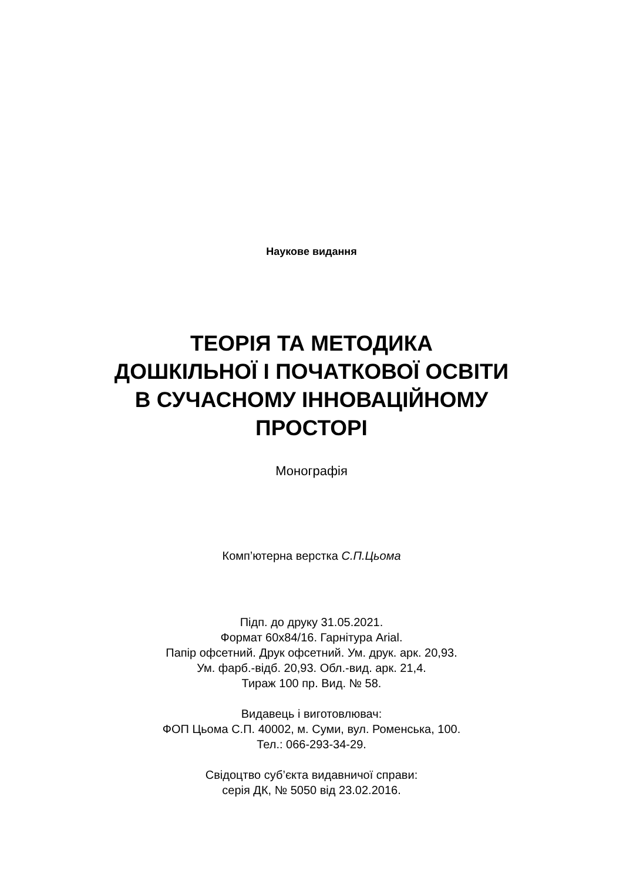Наукове видання
ТЕОРІЯ ТА МЕТОДИКА
ДОШКІЛЬНОЇ І ПОЧАТКОВОЇ ОСВІТИ
В СУЧАСНОМУ ІННОВАЦІЙНОМУ
ПРОСТОРІ
Монографія
Комп’ютерна верстка С.П.Цьома
Підп. до друку 31.05.2021.
Формат 60х84/16. Гарнітура Arial.
Папір офсетний. Друк офсетний. Ум. друк. арк. 20,93.
Ум. фарб.-відб. 20,93. Обл.-вид. арк. 21,4.
Тираж 100 пр. Вид. № 58.
Видавець і виготовлювач:
ФОП Цьома С.П. 40002, м. Суми, вул. Роменська, 100.
Тел.: 066-293-34-29.
Свідоцтво суб’єкта видавничої справи:
серія ДК, № 5050 від 23.02.2016.